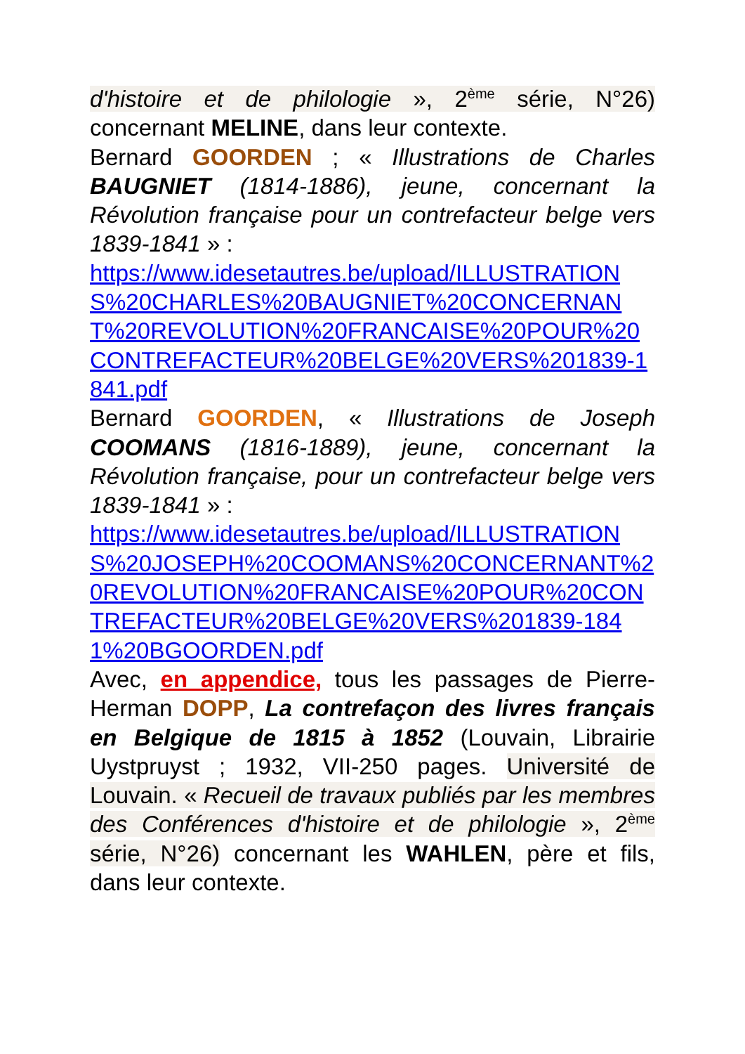d'histoire et de philologie », 2<sup>ème</sup> série, N°26) concernant MELINE, dans leur contexte.
Bernard GOORDEN ; « Illustrations de Charles BAUGNIET (1814-1886), jeune, concernant la Révolution française pour un contrefacteur belge vers 1839-1841 » :
https://www.idesetautres.be/upload/ILLUSTRATIONS%20CHARLES%20BAUGNIET%20CONCERNANT%20REVOLUTION%20FRANCAISE%20POUR%20CONTREFACTEUR%20BELGE%20VERS%201839-1841.pdf
Bernard GOORDEN, « Illustrations de Joseph COOMANS (1816-1889), jeune, concernant la Révolution française, pour un contrefacteur belge vers 1839-1841 » :
https://www.idesetautres.be/upload/ILLUSTRATIONS%20JOSEPH%20COOMANS%20CONCERNANT%20REVOLUTION%20FRANCAISE%20POUR%20CONTREFACTEUR%20BELGE%20VERS%201839-1841%20BGOORDEN.pdf
Avec, en appendice, tous les passages de Pierre-Herman DOPP, La contrefaçon des livres français en Belgique de 1815 à 1852 (Louvain, Librairie Uystpruyst ; 1932, VII-250 pages. Université de Louvain. « Recueil de travaux publiés par les membres des Conférences d'histoire et de philologie », 2<sup>ème</sup> série, N°26) concernant les WAHLEN, père et fils, dans leur contexte.